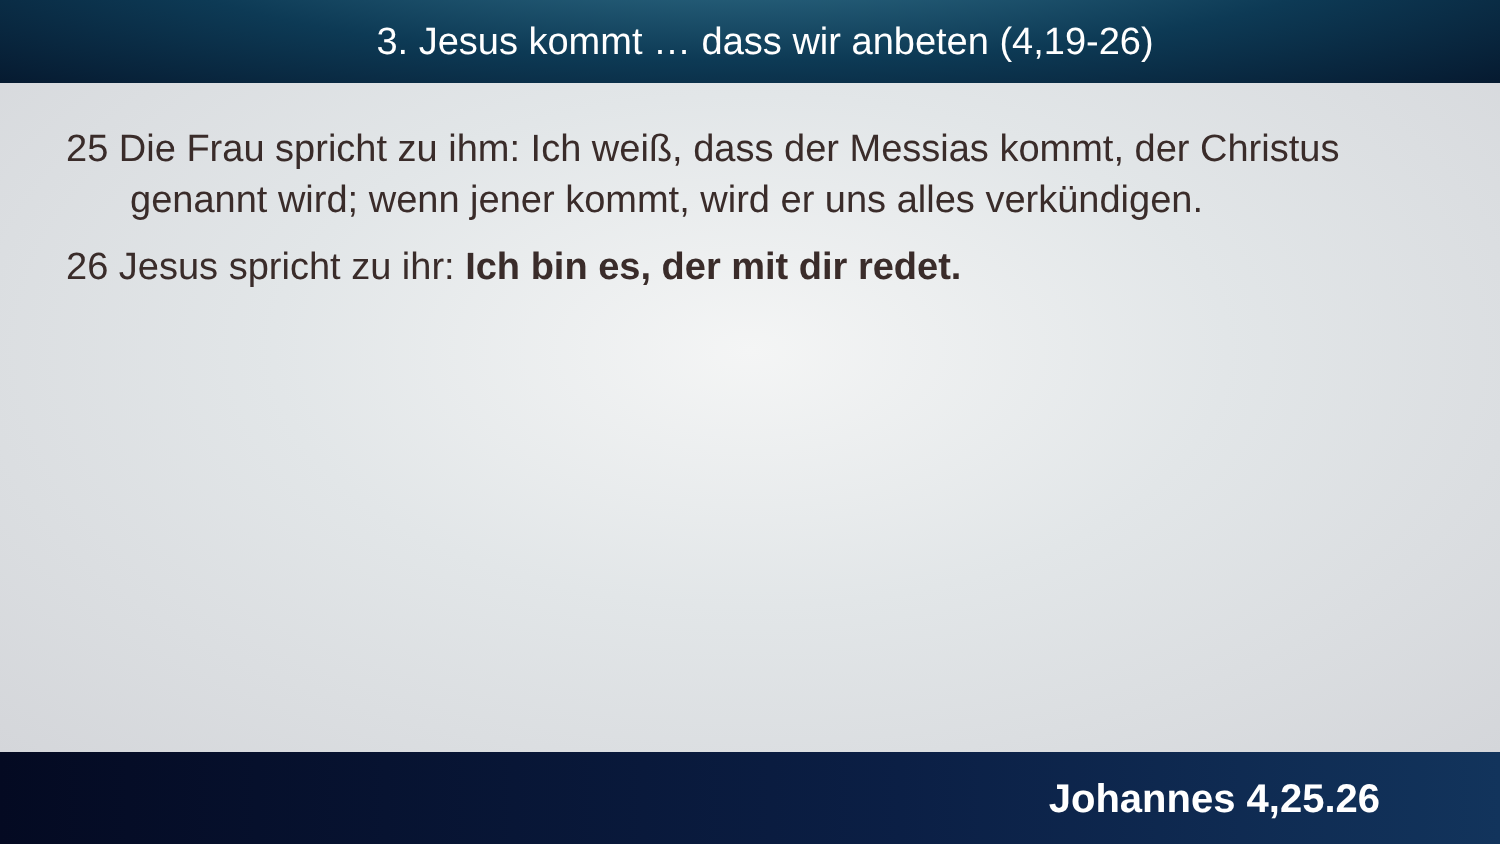3. Jesus kommt … dass wir anbeten (4,19-26)
25 Die Frau spricht zu ihm: Ich weiß, dass der Messias kommt, der Christus genannt wird; wenn jener kommt, wird er uns alles verkündigen.
26 Jesus spricht zu ihr: Ich bin es, der mit dir redet.
Johannes 4,25.26